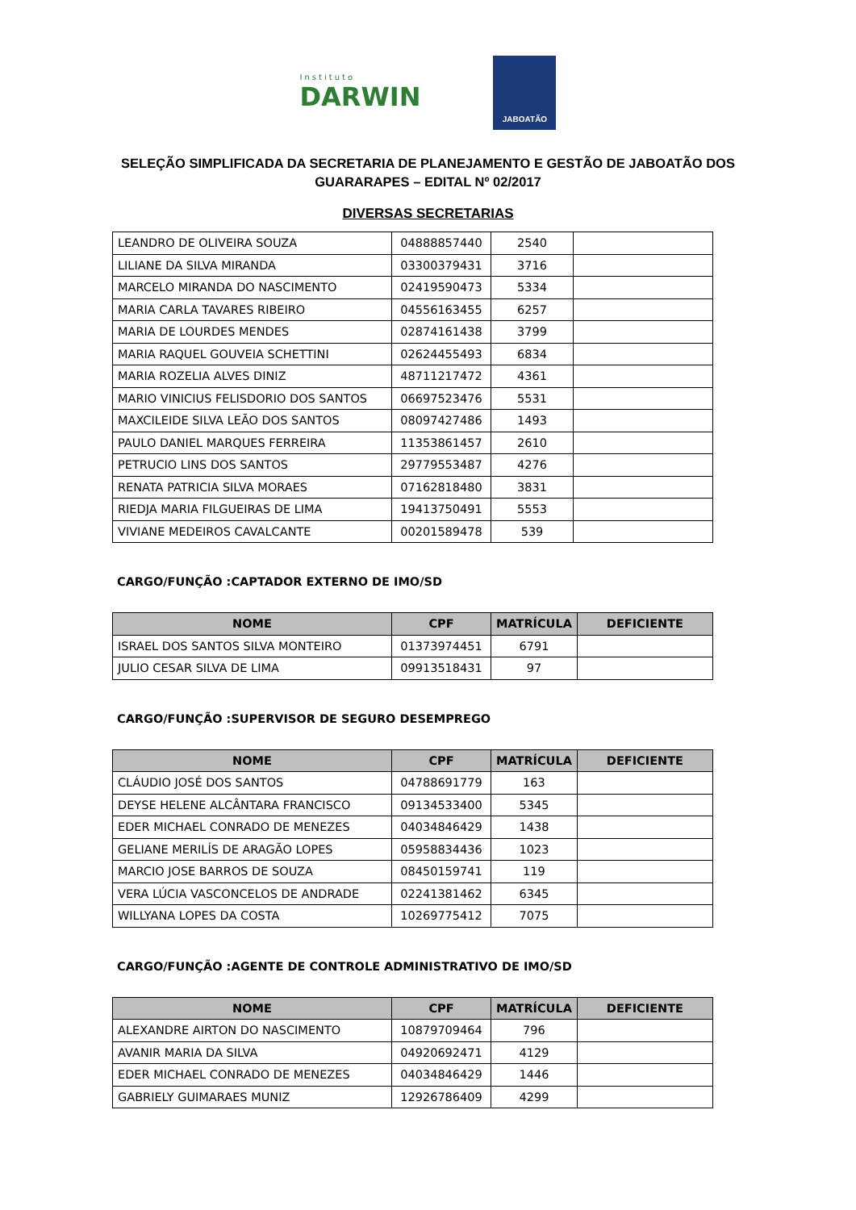Instituto
DARWIN
JABOATÃO
SELEÇÃO SIMPLIFICADA DA SECRETARIA DE PLANEJAMENTO E GESTÃO DE JABOATÃO DOS GUARARAPES – EDITAL Nº 02/2017
DIVERSAS SECRETARIAS
| LEANDRO DE OLIVEIRA SOUZA | 04888857440 | 2540 | |
| LILIANE DA SILVA MIRANDA | 03300379431 | 3716 | |
| MARCELO MIRANDA DO NASCIMENTO | 02419590473 | 5334 | |
| MARIA CARLA TAVARES RIBEIRO | 04556163455 | 6257 | |
| MARIA DE LOURDES MENDES | 02874161438 | 3799 | |
| MARIA RAQUEL GOUVEIA SCHETTINI | 02624455493 | 6834 | |
| MARIA ROZELIA ALVES DINIZ | 48711217472 | 4361 | |
| MARIO VINICIUS FELISDORIO DOS SANTOS | 06697523476 | 5531 | |
| MAXCILEIDE SILVA LEÃO DOS SANTOS | 08097427486 | 1493 | |
| PAULO DANIEL MARQUES FERREIRA | 11353861457 | 2610 | |
| PETRUCIO LINS DOS SANTOS | 29779553487 | 4276 | |
| RENATA PATRICIA SILVA MORAES | 07162818480 | 3831 | |
| RIEDJA MARIA FILGUEIRAS DE LIMA | 19413750491 | 5553 | |
| VIVIANE MEDEIROS CAVALCANTE | 00201589478 | 539 | |
CARGO/FUNÇÃO :CAPTADOR EXTERNO DE IMO/SD
| NOME | CPF | MATRÍCULA | DEFICIENTE |
| --- | --- | --- | --- |
| ISRAEL DOS SANTOS SILVA MONTEIRO | 01373974451 | 6791 | |
| JULIO CESAR SILVA DE LIMA | 09913518431 | 97 | |
CARGO/FUNÇÃO :SUPERVISOR DE SEGURO DESEMPREGO
| NOME | CPF | MATRÍCULA | DEFICIENTE |
| --- | --- | --- | --- |
| CLÁUDIO JOSÉ DOS SANTOS | 04788691779 | 163 | |
| DEYSE HELENE ALCÂNTARA FRANCISCO | 09134533400 | 5345 | |
| EDER MICHAEL CONRADO DE MENEZES | 04034846429 | 1438 | |
| GELIANE MERILÍS DE ARAGÃO LOPES | 05958834436 | 1023 | |
| MARCIO JOSE BARROS DE SOUZA | 08450159741 | 119 | |
| VERA LÚCIA VASCONCELOS DE ANDRADE | 02241381462 | 6345 | |
| WILLYANA LOPES DA COSTA | 10269775412 | 7075 | |
CARGO/FUNÇÃO :AGENTE DE CONTROLE ADMINISTRATIVO DE IMO/SD
| NOME | CPF | MATRÍCULA | DEFICIENTE |
| --- | --- | --- | --- |
| ALEXANDRE AIRTON DO NASCIMENTO | 10879709464 | 796 | |
| AVANIR MARIA DA SILVA | 04920692471 | 4129 | |
| EDER MICHAEL CONRADO DE MENEZES | 04034846429 | 1446 | |
| GABRIELY GUIMARAES MUNIZ | 12926786409 | 4299 | |